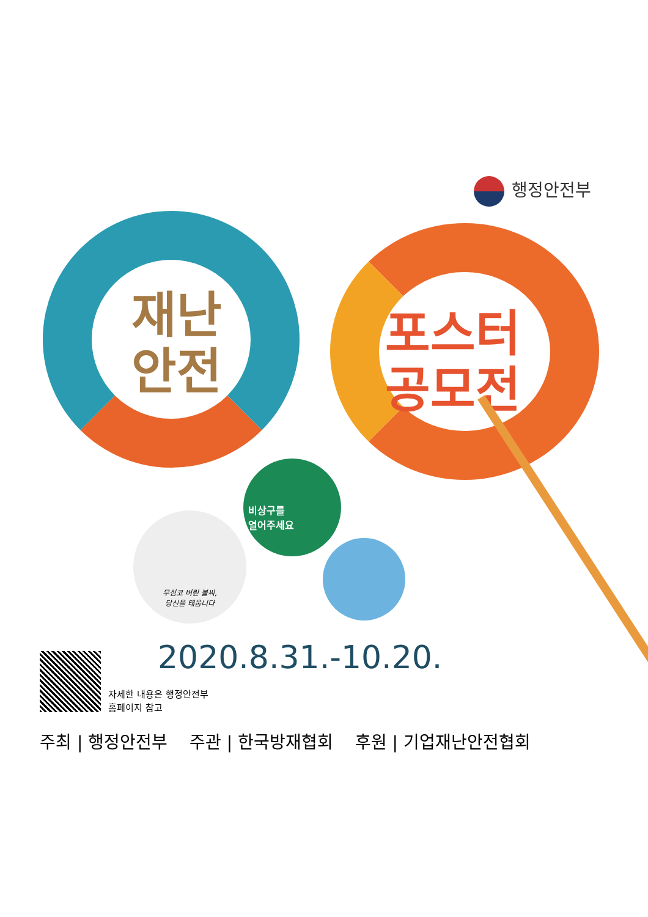행정안전부
재난
안전
포스터
공모전
비상구를
열어주세요
무심코 버린 불씨,
당신을 태웁니다
2020.8.31.-10.20.
자세한 내용은 행정안전부
홈페이지 참고
주최 | 행정안전부 주관 | 한국방재협회 후원 | 기업재난안전협회